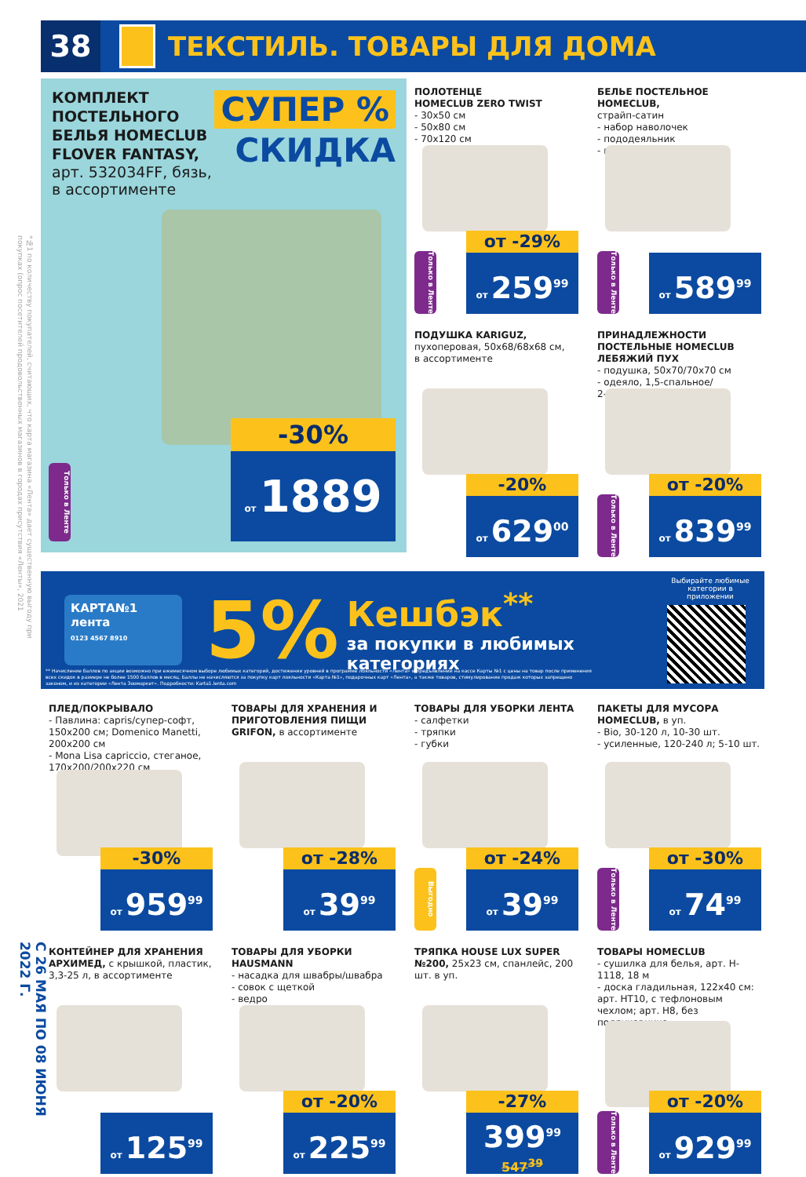*№1 по количеству покупателей, считающих, что карта магазина «Лента» дает существенную выгоду при покупках (опрос посетителей продовольственных магазинов в городах присутствия «Ленты», 2021
С 26 МАЯ ПО 08 ИЮНЯ 2022 Г.
38
ТЕКСТИЛЬ. ТОВАРЫ ДЛЯ ДОМА
КОМПЛЕКТ
ПОСТЕЛЬНОГО
БЕЛЬЯ HOMECLUB
FLOVER FANTASY,
арт. 532034FF, бязь,
в ассортименте
СУПЕР %
СКИДКА
Только в Ленте
-30%
от 1889
ПОЛОТЕНЦЕ
HOMECLUB ZERO TWIST
- 30x50 см
- 50x80 см
- 70x120 см
Только в Ленте
от -29%
от 259<sup>99</sup>
БЕЛЬЕ ПОСТЕЛЬНОЕ HOMECLUB,
страйп-сатин
- набор наволочек
- пододеяльник
- простыня
Только в Ленте
от 589<sup>99</sup>
ПОДУШКА KARIGUZ,
пухоперовая, 50x68/68x68 см,
в ассортименте
-20%
от 629<sup>00</sup>
ПРИНАДЛЕЖНОСТИ
ПОСТЕЛЬНЫЕ HOMECLUB
ЛЕБЯЖИЙ ПУХ
- подушка, 50x70/70x70 см
- одеяло, 1,5-спальное/
2-спальное/евро
Только в Ленте
от -20%
от 839<sup>99</sup>
КАРТА№1
лента
0123 4567 8910
5%
Кешбэк<sup>**</sup>
за покупки в любимых
категориях
Выбирайте любимые категории в приложении
** Начисление баллов по акции возможно при ежемесячном выборе любимых категорий, достижении уровней в программе лояльности «Лента» и предъявлении на кассе Карты №1 с цены на товар после применения всех скидок в размере не более 1500 баллов в месяц. Баллы не начисляются за покупку карт лояльности «Карта №1», подарочных карт «Лента», а также товаров, стимулирование продаж которых запрещено законом, и из категории «Лента Зоомаркет». Подробности: Karta1.lenta.com
ПЛЕД/ПОКРЫВАЛО
- Павлина: capris/супер-софт, 150x200 см; Domenico Manetti, 200x200 см
- Mona Lisa capriccio, стеганое, 170x200/200x220 см
-30%
от 959<sup>99</sup>
ТОВАРЫ ДЛЯ ХРАНЕНИЯ И ПРИГОТОВЛЕНИЯ ПИЩИ GRIFON, в ассортименте
от -28%
от 39<sup>99</sup>
ТОВАРЫ ДЛЯ УБОРКИ ЛЕНТА
- салфетки
- тряпки
- губки
Выгодно
от -24%
от 39<sup>99</sup>
ПАКЕТЫ ДЛЯ МУСОРА HOMECLUB, в уп.
- Bio, 30-120 л, 10-30 шт.
- усиленные, 120-240 л; 5-10 шт.
Только в Ленте
от -30%
от 74<sup>99</sup>
КОНТЕЙНЕР ДЛЯ ХРАНЕНИЯ АРХИМЕД, с крышкой, пластик, 3,3-25 л, в ассортименте
от 125<sup>99</sup>
ТОВАРЫ ДЛЯ УБОРКИ HAUSMANN
- насадка для швабры/швабра
- совок с щеткой
- ведро
от -20%
от 225<sup>99</sup>
ТРЯПКА HOUSE LUX SUPER №200, 25x23 см, спанлейс, 200 шт. в уп.
-27%
399<sup>99</sup>
547<sup>39</sup>
ТОВАРЫ HOMECLUB
- сушилка для белья, арт. H-1118, 18 м
- доска гладильная, 122x40 см: арт. HT10, с тефлоновым чехлом; арт. H8, без подрукавника
Только в Ленте
от -20%
от 929<sup>99</sup>